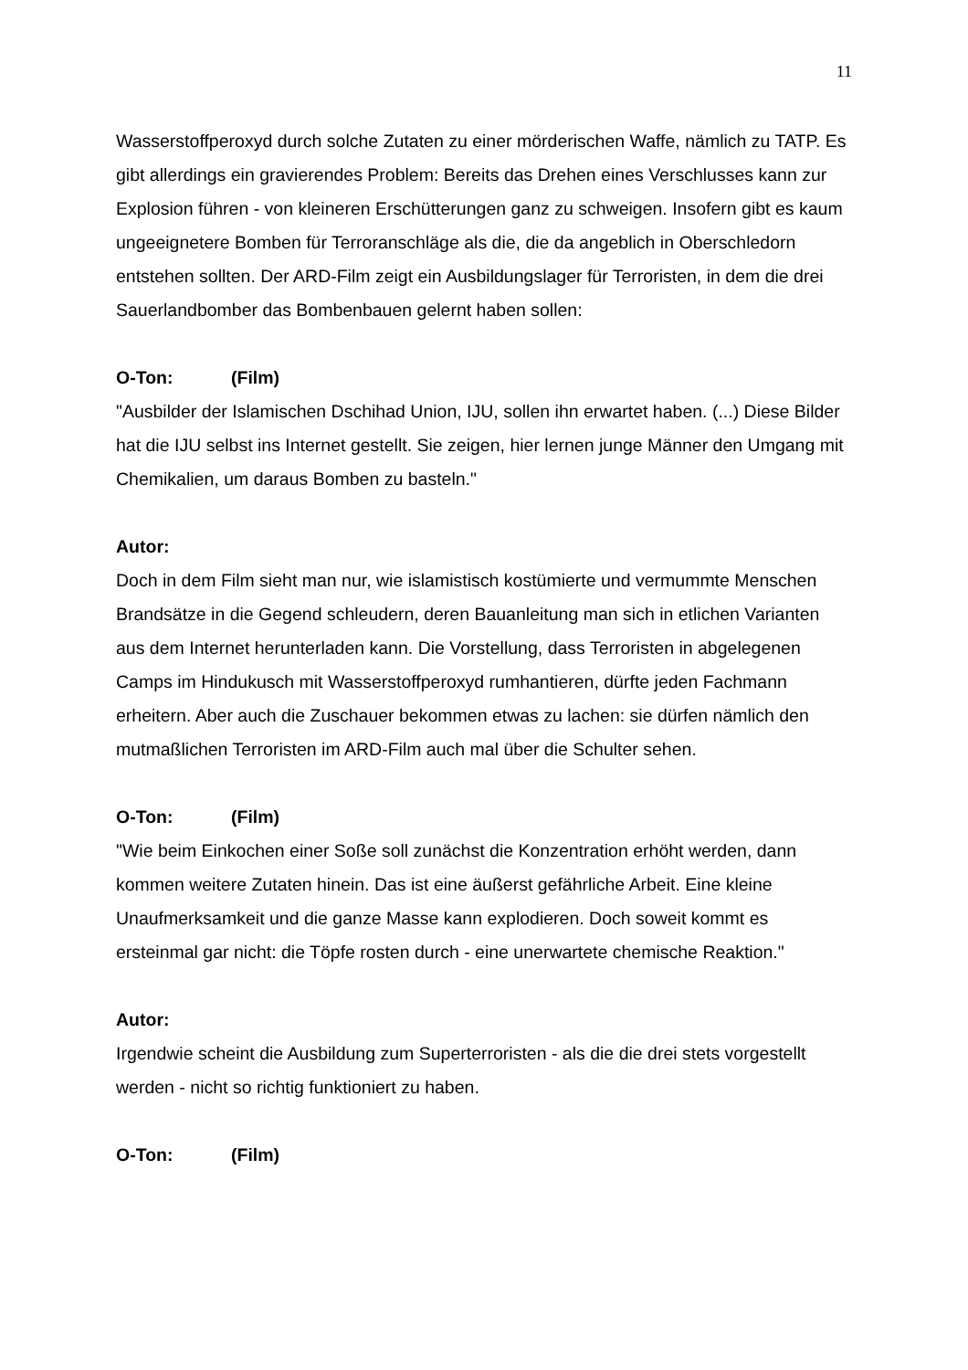11
Wasserstoffperoxyd durch solche Zutaten zu einer mörderischen Waffe, nämlich zu TATP. Es gibt allerdings ein gravierendes Problem: Bereits das Drehen eines Verschlusses kann zur Explosion führen - von kleineren Erschütterungen ganz zu schweigen. Insofern gibt es kaum ungeeignetere Bomben für Terroranschläge als die, die da angeblich in Oberschledorn entstehen sollten. Der ARD-Film zeigt ein Ausbildungslager für Terroristen, in dem die drei Sauerlandbomber das Bombenbauen gelernt haben sollen:
O-Ton: (Film)
"Ausbilder der Islamischen Dschihad Union, IJU, sollen ihn erwartet haben. (...) Diese Bilder hat die IJU selbst ins Internet gestellt. Sie zeigen, hier lernen junge Männer den Umgang mit Chemikalien, um daraus Bomben zu basteln."
Autor:
Doch in dem Film sieht man nur, wie islamistisch kostümierte und vermummte Menschen Brandsätze in die Gegend schleudern, deren Bauanleitung man sich in etlichen Varianten aus dem Internet herunterladen kann. Die Vorstellung, dass Terroristen in abgelegenen Camps im Hindukusch mit Wasserstoffperoxyd rumhantieren, dürfte jeden Fachmann erheitern. Aber auch die Zuschauer bekommen etwas zu lachen: sie dürfen nämlich den mutmaßlichen Terroristen im ARD-Film auch mal über die Schulter sehen.
O-Ton: (Film)
"Wie beim Einkochen einer Soße soll zunächst die Konzentration erhöht werden, dann kommen weitere Zutaten hinein. Das ist eine äußerst gefährliche Arbeit. Eine kleine Unaufmerksamkeit und die ganze Masse kann explodieren. Doch soweit kommt es ersteinmal gar nicht: die Töpfe rosten durch - eine unerwartete chemische Reaktion."
Autor:
Irgendwie scheint die Ausbildung zum Superterroristen - als die die drei stets vorgestellt werden - nicht so richtig funktioniert zu haben.
O-Ton: (Film)